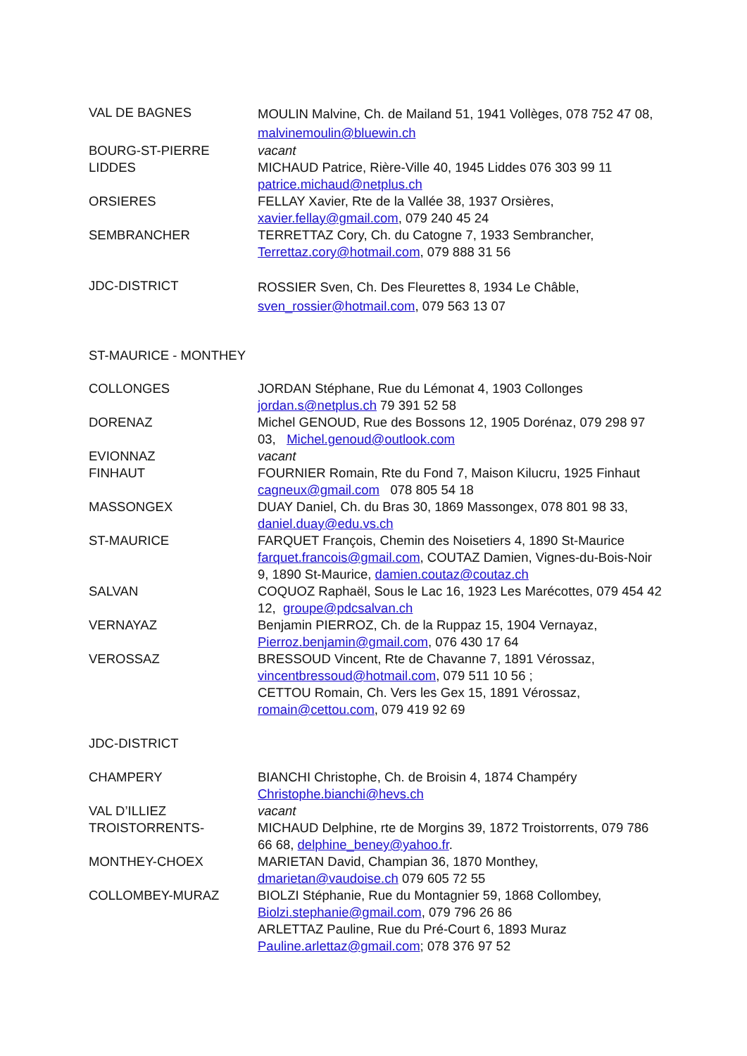| VAL DE BAGNES | MOULIN Malvine, Ch. de Mailand 51, 1941 Vollèges, 078 752 47 08, malvinemoulin@bluewin.ch |
| BOURG-ST-PIERRE | vacant |
| LIDDES | MICHAUD Patrice, Rière-Ville 40, 1945 Liddes 076 303 99 11 patrice.michaud@netplus.ch |
| ORSIERES | FELLAY Xavier, Rte de la Vallée 38, 1937 Orsières, xavier.fellay@gmail.com , 079 240 45 24 |
| SEMBRANCHER | TERRETTAZ Cory, Ch. du Catogne 7, 1933 Sembrancher, Terrettaz.cory@hotmail.com , 079 888 31 56 |
| JDC-DISTRICT | ROSSIER Sven, Ch. Des Fleurettes 8, 1934 Le Châble, sven_rossier@hotmail.com , 079 563 13 07 |
ST-MAURICE - MONTHEY
| COLLONGES | JORDAN Stéphane, Rue du Lémonat 4, 1903 Collonges jordan.s@netplus.ch 79 391 52 58 |
| DORENAZ | Michel GENOUD, Rue des Bossons 12, 1905 Dorénaz, 079 298 97 03, Michel.genoud@outlook.com |
| EVIONNAZ | vacant |
| FINHAUT | FOURNIER Romain, Rte du Fond 7, Maison Kilucru, 1925 Finhaut cagneux@gmail.com 078 805 54 18 |
| MASSONGEX | DUAY Daniel, Ch. du Bras 30, 1869 Massongex, 078 801 98 33, daniel.duay@edu.vs.ch |
| ST-MAURICE | FARQUET François, Chemin des Noisetiers 4, 1890 St-Maurice farquet.francois@gmail.com , COUTAZ Damien, Vignes-du-Bois-Noir 9, 1890 St-Maurice, damien.coutaz@coutaz.ch |
| SALVAN | COQUOZ Raphaël, Sous le Lac 16, 1923 Les Marécottes, 079 454 42 12, groupe@pdcsalvan.ch |
| VERNAYAZ | Benjamin PIERROZ, Ch. de la Ruppaz 15, 1904 Vernayaz, Pierroz.benjamin@gmail.com , 076 430 17 64 |
| VEROSSAZ | BRESSOUD Vincent, Rte de Chavanne 7, 1891 Vérossaz, vincentbressoud@hotmail.com , 079 511 10 56 ; CETTOU Romain, Ch. Vers les Gex 15, 1891 Vérossaz, romain@cettou.com , 079 419 92 69 |
| JDC-DISTRICT | |
| CHAMPERY | BIANCHI Christophe, Ch. de Broisin 4, 1874 Champéry Christophe.bianchi@hevs.ch |
| VAL D’ILLIEZ | vacant |
| TROISTORRENTS- | MICHAUD Delphine, rte de Morgins 39, 1872 Troistorrents, 079 786 66 68, delphine_beney@yahoo.fr . |
| MONTHEY-CHOEX | MARIETAN David, Champian 36, 1870 Monthey, dmarietan@vaudoise.ch 079 605 72 55 |
| COLLOMBEY-MURAZ | BIOLZI Stéphanie, Rue du Montagnier 59, 1868 Collombey, Biolzi.stephanie@gmail.com , 079 796 26 86 ARLETTAZ Pauline, Rue du Pré-Court 6, 1893 Muraz Pauline.arlettaz@gmail.com ; 078 376 97 52 |